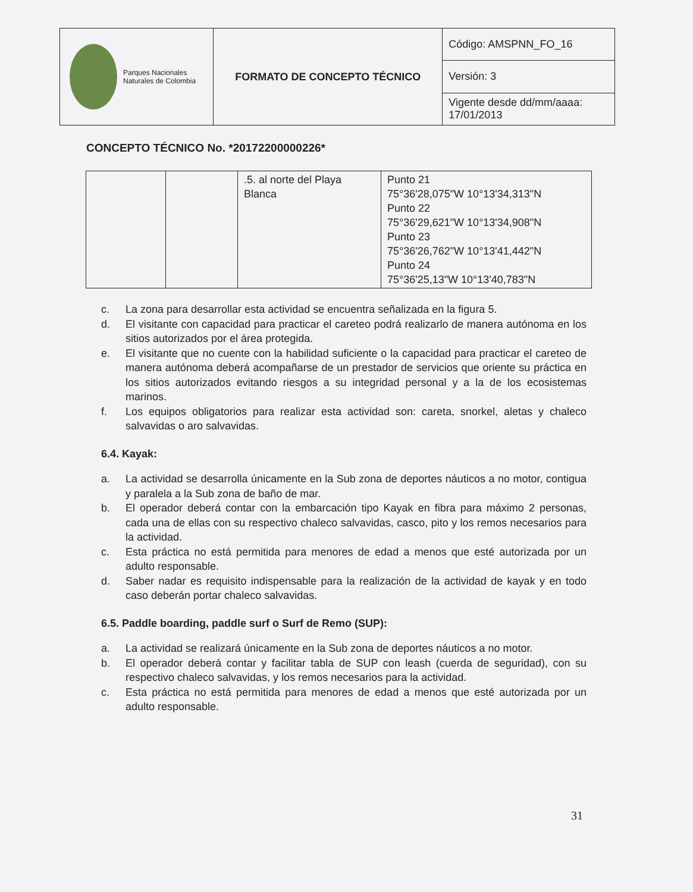| Parques Nacionales Naturales de Colombia | FORMATO DE CONCEPTO TÉCNICO | Código: AMSPNN_FO_16 |
| | | Versión: 3 |
| | | Vigente desde dd/mm/aaaa: 17/01/2013 |
CONCEPTO TÉCNICO No. *20172200000226*
| | | .5. al norte del Playa Blanca | Punto 21 75°36'28,075"W 10°13'34,313"N Punto 22 75°36'29,621"W 10°13'34,908"N Punto 23 75°36'26,762"W 10°13'41,442"N Punto 24 75°36'25,13"W 10°13'40,783"N |
c. La zona para desarrollar esta actividad se encuentra señalizada en la figura 5.
d. El visitante con capacidad para practicar el careteo podrá realizarlo de manera autónoma en los sitios autorizados por el área protegida.
e. El visitante que no cuente con la habilidad suficiente o la capacidad para practicar el careteo de manera autónoma deberá acompañarse de un prestador de servicios que oriente su práctica en los sitios autorizados evitando riesgos a su integridad personal y a la de los ecosistemas marinos.
f. Los equipos obligatorios para realizar esta actividad son: careta, snorkel, aletas y chaleco salvavidas o aro salvavidas.
6.4. Kayak:
a. La actividad se desarrolla únicamente en la Sub zona de deportes náuticos a no motor, contigua y paralela a la Sub zona de baño de mar.
b. El operador deberá contar con la embarcación tipo Kayak en fibra para máximo 2 personas, cada una de ellas con su respectivo chaleco salvavidas, casco, pito y los remos necesarios para la actividad.
c. Esta práctica no está permitida para menores de edad a menos que esté autorizada por un adulto responsable.
d. Saber nadar es requisito indispensable para la realización de la actividad de kayak y en todo caso deberán portar chaleco salvavidas.
6.5. Paddle boarding, paddle surf o Surf de Remo (SUP):
a. La actividad se realizará únicamente en la Sub zona de deportes náuticos a no motor.
b. El operador deberá contar y facilitar tabla de SUP con leash (cuerda de seguridad), con su respectivo chaleco salvavidas, y los remos necesarios para la actividad.
c. Esta práctica no está permitida para menores de edad a menos que esté autorizada por un adulto responsable.
31